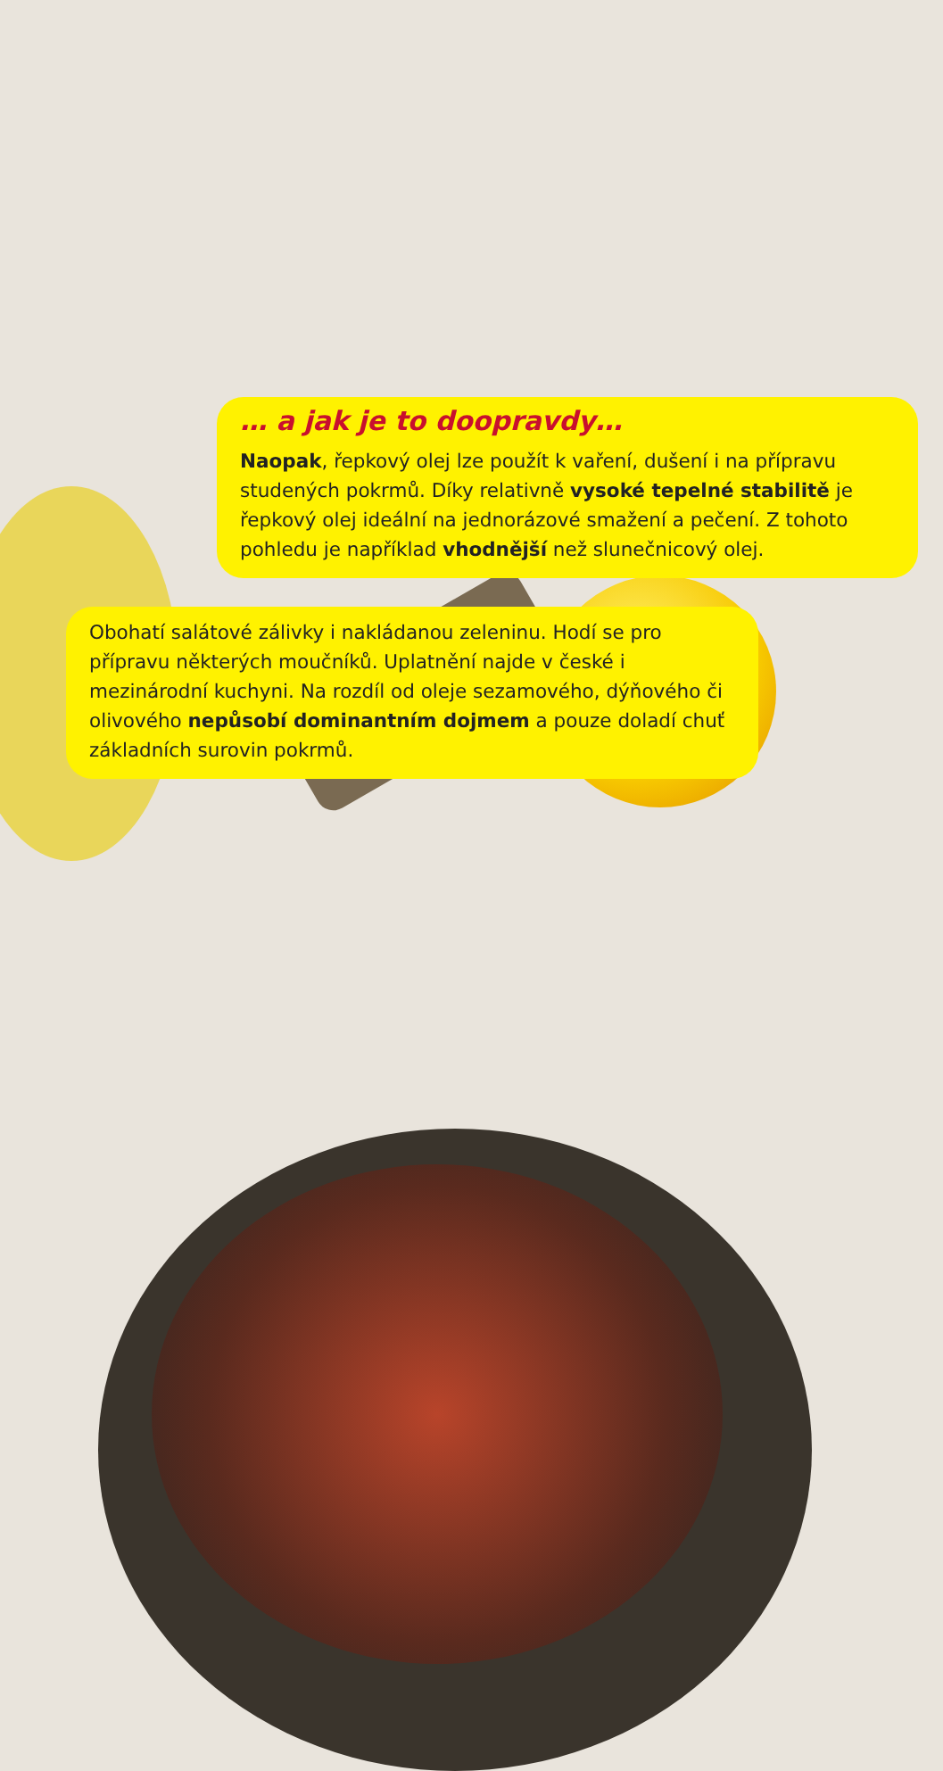… a jak je to doopravdy…
Naopak, řepkový olej lze použít k vaření, dušení i na přípravu studených pokrmů. Díky relativně vysoké tepelné stabilitě je řepkový olej ideální na jednorázové smažení a pečení. Z tohoto pohledu je například vhodnější než slunečnicový olej.
Obohatí salátové zálivky i nakládanou zeleninu. Hodí se pro přípravu některých moučníků. Uplatnění najde v české i mezinárodní kuchyni. Na rozdíl od oleje sezamového, dýňového či olivového nepůsobí dominantním dojmem a pouze doladí chuť základních surovin pokrmů.